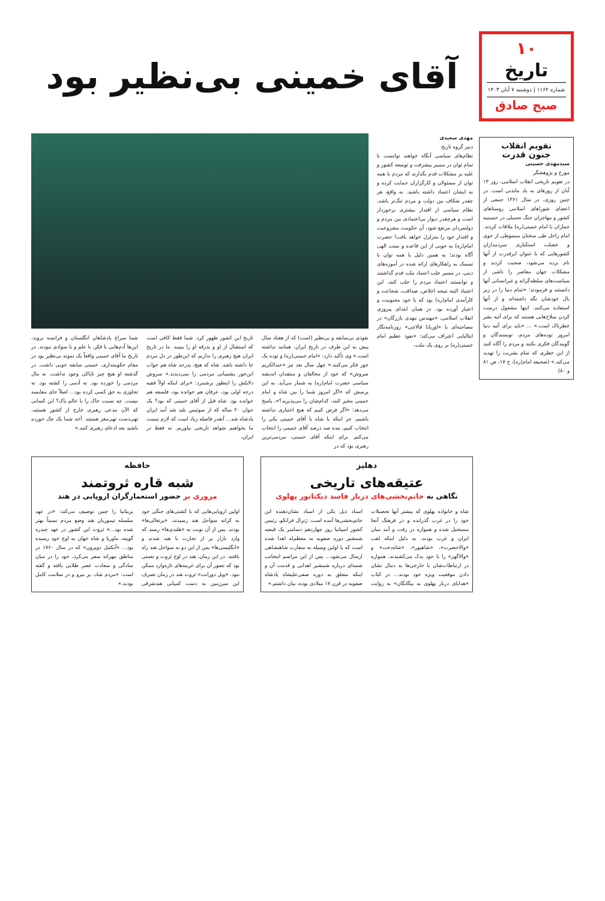۱۰
تاریخ
شماره ۱۱۶۲ | دوشنبه ۷ آبان ۱۴۰۳
صبح صادق
تقویم انقلاب
جنون قدرت
سیدمهدی حسینی
مورخ و پژوهشگر
در تقویم تاریخی انقلاب اسلامی، روز ۱۳ آبان از روزهای به یاد ماندنی است. در چنین روزی، در سال ۱۳۶۱ جمعی از اعضای شوراهای اسلامی روستاهای کشور و مهاجران جنگ تحمیلی در حسینیه جماران با امام خمینی(ره) ملاقات کردند. امام راحل طی سخنان مبسوطی از خوی و خصلت استکباری سردمداران کشورهایی که با عنوان ابرقدرت از آنها نام برده می‌شود، صحبت کردند و مشکلات جهان معاصر را ناشی از سیاست‌های سلطه‌گرانه و غیرانسانی آنها دانستند و فرمودند: «تمام دنیا را در زیر بال خودشان نگه داشته‌اند و از آنها استفاده می‌کنند. اینها مشغول درست کردن سلاح‌هایی هستند که برای آتیه بشر خطرناک است.» ... «باید برای آتیه دنیا امروز توده‌های مردم، نویسندگان و گویندگان فکری بکنند و مردم را آگاه کنند از این خطری که تمام بشریت را تهدید می‌کند.» (صحیفه امام(ره)، ج ۱۷، ص ۸۱ و ۸۰)
آقای خمینی بی‌نظیر بود
مهدی سعیدی
دبیر گروه تاریخ
نظام‌های سیاسی آنگاه خواهند توانست با تمام توان در مسیر پیشرفت و توسعه کشور و غلبه بر مشکلات قدم بگذارند که مردم با همه توان از مسئولان و کارگزاران حمایت کرده و به ایشان اعتماد داشته باشند. به واقع، هر چقدر شکاف بین دولت و مردم تنگ‌تر باشد، نظام سیاسی از اقتدار بیشتری برخوردار است و هرچقدر دیوار بی‌اعتمادی بین مردم و دولتمردان مرتفع شود، آن حکومت مشروعیت و اقتدار خود را متزلزل خواهد یافت! حضرت امام(ره) به خوبی از این قاعده و سنت الهی آگاه بودند؛ به همین دلیل با همه توان با تمسک به راهکارهای ارائه شده در آموزه‌های دینی، در مسیر جلب اعتماد ملت قدم گذاشتند و توانستند اعتماد مردم را جلب کنند. این اعتماد البته نتیجه اخلاص، صداقت، شجاعت و کارآمدی امام(ره) بود که با خود محبوبیت و اعتبار آورده بود. در همان ابتدای پیروزی انقلاب اسلامی، «مهندس مهدی بازرگان» در مصاحبه‌ای با «اوریانا فالاچی» روزنامه‌نگار ایتالیایی اعتراف می‌کند: «نفوذ عظیم امام خمینی(ره) بر روی یک ملت،
نفوذی بی‌سابقه و بی‌نظیر (است) که از هفتاد سال پیش به این طرف در تاریخ ایران، همانند نداشته است.» وی تأکید دارد: «امام خمینی(ره) و توده یک جور فکر می‌کنند.» چهل سال بعد نیز «عبدالکریم سروش» که خود از مخالفان و منتقدان اندیشه سیاسی حضرت امام(ره) به شمار می‌آید، به این پرسش که «اگر امروز شما را بین شاه و امام خمینی مخیر کنند، کدام‌شان را می‌پذیرید؟»، پاسخ می‌دهد: «اگر فرض کنیم که هیچ اختیاری نداشته باشیم، جز اینکه یا شاه یا آقای خمینی یکی را انتخاب کنیم، بنده صد درصد آقای خمینی را انتخاب می‌کنم. برای اینکه آقای خمینی، مردمی‌ترین رهبری بود که در
تاریخ این کشور ظهور کرد. شما فقط کافی است که استقبال از او و بدرقه او را ببینید. ما در تاریخ ایران هیچ رهبری را نداریم که این‌طور در دل مردم جا داشته باشد. شاه که هیچ، پدرجد شاه هم خواب این‌جور پشتیبانی مردمی را نمی‌دیدند.» سروش دلایلش را اینطور برشمرد: «برای اینکه اولاً فقیه درجه اولی بود، عرفان هم خوانده بود، فلسفه هم خوانده بود. شاه قبل از آقای خمینی که بود؟ یک جوان ۲۰ ساله که از سوئیس بلند شد آمد ایران پادشاه شد... آنقدر فاصله زیاد است که لازم نیست ما بخواهیم شواهد تاریخی بیاوریم. نه فقط در ایران،
شما سراغ پادشاهان انگلستان و فرانسه بروید، این‌ها آدم‌هایی با فکر، با علم و با سوادی نبودند. در تاریخ ما آقای خمینی واقعاً یک نمونه بی‌نظیر بود در مقام حکومتداری. خمینی سابقه خوبی داشت. در گذشته او هیچ چیز ناپاکی وجود نداشت. نه مال مردمی را خورده بود. نه آدمی را کشته بود. نه تجاوزی به حق کسی کرده بود... اصلاً جای مقایسه نیست. چه نسبت خاک را با عالم پاک؟ این کسانی که الآن مدعی رهبری خارج از کشور هستند، تهی‌دست تهی‌مغز هستند. آخه شما یک چک خورده باشید بعد ادعای رهبری کنید.»
دهلیز
عتیقه‌های تاریخی
نگاهی به حاتم‌بخشی‌های دربار فاسد دیکتاتور پهلوی
شاه و خانواده پهلوی که بیشتر آنها تحصیلات خود را در غرب گذرانده و در فرهنگ آنجا مستحیل شده و همواره در رفت و آمد میان ایران و غرب بودند، به دلیل اینکه لقب «والاحضرت»، «شاهپور»، «شاه‌دخت» و «والاگهر» را با خود یدک می‌کشیدند، همواره در ارتباطات‌شان با خارجی‌ها به دنبال نشان دادن موقعیت ویژه خود بودند... در کتاب «هدایای دربار پهلوی به بیگانگان» به روایت اسناد ذیل یکی از اسناد نشان‌دهنده این حاتم‌بخشی‌ها آمده است. ژنرال فرانکو، رئیس کشور اسپانیا روز چهاردهم دسامبر یک قبضه شمشیر دوره صفویه به معظم‌له اهدا شده است که با اولین وسیله به سفارت شاهنشاهی ارسال می‌شود... پس از این مراسم اینجانب شمه‌ای درباره شمشیر اهدایی و قدمت آن و اینکه متعلق به دوره صفی‌علیشاه پادشاه صفویه در قرن ۱۷ میلادی بوده، بیان داشتم.»
حافظه
شبه قاره ثروتمند
مروری بر حضور استعمارگران اروپایی در هند
اولین اروپایی‌هایی که با کشتی‌های جنگی خود به کرانه سواحل هند رسیدند، «پرتغالی‌ها» بودند. پس از آن نوبت به «هلندی‌ها» رسید که وارد بازار پر از تجارت با هند شدند و «انگلیسی‌ها» پس از این دو به سواحل هند راه یافتند. در این زمان، هند در اوج ثروت و نعمتی بود که تصور آن برای غریبه‌های تازه‌وارد ممکن نبود. «ویل دورانت» ثروت هند در زمان تصرف این سرزمین به دست کمپانی هندشرقی بریتانیا را چنین توصیف می‌کند: «در عهد سلسله تیموریان هند وضع مردم نسبتاً بهتر شده بود...» ثروت این کشور در عهد چندره گوپته، ماوریا و شاه جهان به اوج خود رسیده بود... «آنکتیل دوپرون» که در سال ۱۷۶۰ در مناطق مهراته سفر می‌کرد، خود را در میان سادگی و سعادت عصر طلایی یافته و گفته است: «مردم شاد، پر نیرو و در سلامت کامل بودند.»